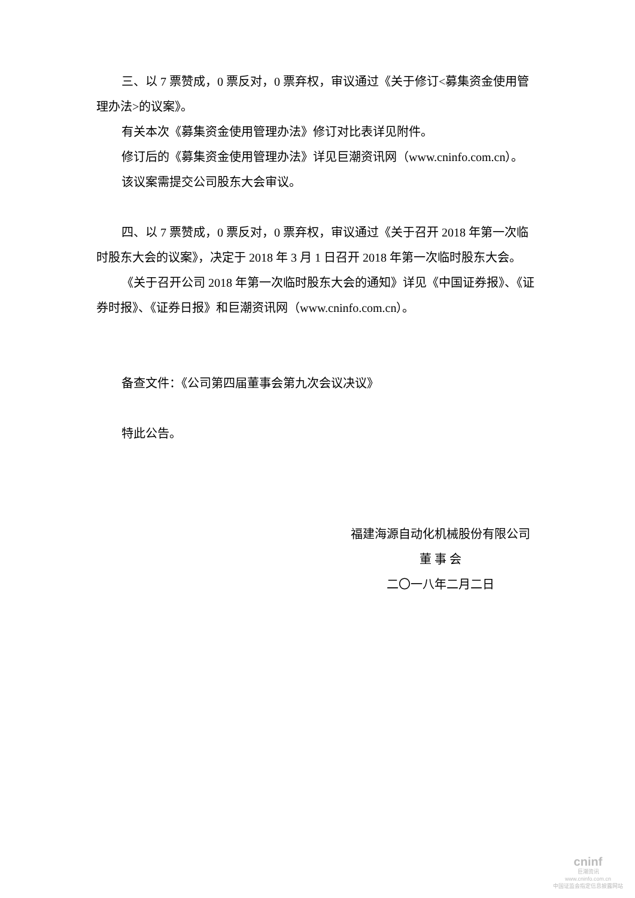三、以 7 票赞成，0 票反对，0 票弃权，审议通过《关于修订<募集资金使用管理办法>的议案》。
有关本次《募集资金使用管理办法》修订对比表详见附件。
修订后的《募集资金使用管理办法》详见巨潮资讯网（www.cninfo.com.cn）。
该议案需提交公司股东大会审议。
四、以 7 票赞成，0 票反对，0 票弃权，审议通过《关于召开 2018 年第一次临时股东大会的议案》，决定于 2018 年 3 月 1 日召开 2018 年第一次临时股东大会。
《关于召开公司 2018 年第一次临时股东大会的通知》详见《中国证券报》、《证券时报》、《证券日报》和巨潮资讯网（www.cninfo.com.cn）。
备查文件：《公司第四届董事会第九次会议决议》
特此公告。
福建海源自动化机械股份有限公司
董 事 会
二〇一八年二月二日
cninf
巨潮资讯
www.cninfo.com.cn
中国证监会指定信息披露网站